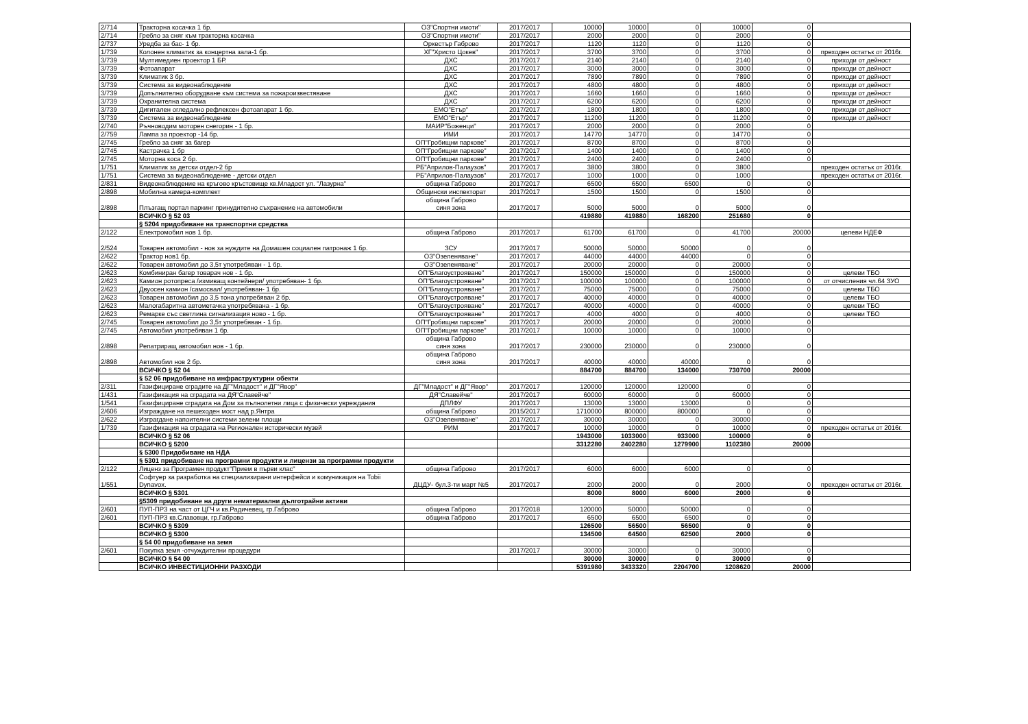| 2/714 | Тракторна косачка 1 бр. | ОЗ"Спортни имоти" | 2017/2017 | 10000 | 10000 | 0 | 10000 | 0 | |
| 2/714 | Гребло за сняг към тракторна косачка | ОЗ"Спортни имоти" | 2017/2017 | 2000 | 2000 | 0 | 2000 | 0 | |
| 2/737 | Уредба за бас- 1 бр. | Оркестър Габрово | 2017/2017 | 1120 | 1120 | 0 | 1120 | 0 | |
| 1/739 | Колонен климатик за концертна зала-1 бр. | ХГ"Христо Цокев" | 2017/2017 | 3700 | 3700 | 0 | 3700 | 0 | преходен остатък от 2016г. |
| 3/739 | Мултимедиен проектор 1 БР. | ДХС | 2017/2017 | 2140 | 2140 | 0 | 2140 | 0 | приходи от дейност |
| 3/739 | Фотоапарат | ДХС | 2017/2017 | 3000 | 3000 | 0 | 3000 | 0 | приходи от дейност |
| 3/739 | Климатик 3 бр. | ДХС | 2017/2017 | 7890 | 7890 | 0 | 7890 | 0 | приходи от дейност |
| 3/739 | Система за видеонаблюдение | ДХС | 2017/2017 | 4800 | 4800 | 0 | 4800 | 0 | приходи от дейност |
| 3/739 | Допълнително оборудване към система за пожароизвестяване | ДХС | 2017/2017 | 1660 | 1660 | 0 | 1660 | 0 | приходи от дейност |
| 3/739 | Охранителна система | ДХС | 2017/2017 | 6200 | 6200 | 0 | 6200 | 0 | приходи от дейност |
| 3/739 | Дигитален огледално рефлексен фотоапарат 1 бр. | ЕМО"Етър" | 2017/2017 | 1800 | 1800 | 0 | 1800 | 0 | приходи от дейност |
| 3/739 | Система за видеонаблюдение | ЕМО"Етър" | 2017/2017 | 11200 | 11200 | 0 | 11200 | 0 | приходи от дейност |
| 2/740 | Ръчноводим моторен снегорин - 1 бр. | МАИР"Боженци" | 2017/2017 | 2000 | 2000 | 0 | 2000 | 0 | |
| 2/759 | Лампа за проектор -14 бр. | ИМИ | 2017/2017 | 14770 | 14770 | 0 | 14770 | 0 | |
| 2/745 | Гребло за сняг за багер | ОП"Гробищни паркове" | 2017/2017 | 8700 | 8700 | 0 | 8700 | 0 | |
| 2/745 | Кастрачка 1 бр | ОП"Гробищни паркове" | 2017/2017 | 1400 | 1400 | 0 | 1400 | 0 | |
| 2/745 | Моторна коса 2 бр. | ОП"Гробищни паркове" | 2017/2017 | 2400 | 2400 | 0 | 2400 | 0 | |
| 1/751 | Климатик за детски отдел-2 бр | РБ"Априлов-Палаузов" | 2017/2017 | 3800 | 3800 | 0 | 3800 | | преходен остатък от 2016г. |
| 1/751 | Система за видеонаблюдение - детски отдел | РБ"Априлов-Палаузов" | 2017/2017 | 1000 | 1000 | 0 | 1000 | | преходен остатък от 2016г. |
| 2/831 | Видеонаблюдение на кръгово кръстовище кв.Младост ул. "Лазурна" | община Габрово | 2017/2017 | 6500 | 6500 | 6500 | 0 | 0 | |
| 2/898 | Мобилна камера-комплект | Общински инспекторат | 2017/2017 | 1500 | 1500 | 0 | 1500 | 0 | |
| 2/898 | Плъзгащ портал паркинг принудително съхранение на автомобили | община Габрово синя зона | 2017/2017 | 5000 | 5000 | 0 | 5000 | 0 | |
| | ВСИЧКО § 52 03 | | | 419880 | 419880 | 168200 | 251680 | 0 | |
| | § 5204 придобиване на транспортни средства | | | | | | | | |
| 2/122 | Електромобил нов 1 бр. | община Габрово | 2017/2017 | 61700 | 61700 | 0 | 41700 | 20000 | целеви НДЕФ |
| 2/524 | Товарен автомобил - нов за нуждите на Домашен социален патронаж 1 бр. | ЗСУ | 2017/2017 | 50000 | 50000 | 50000 | 0 | 0 | |
| 2/622 | Трактор нов1 бр. | ОЗ"Озеленяване" | 2017/2017 | 44000 | 44000 | 44000 | 0 | 0 | |
| 2/622 | Товарен автомобил до 3,5т употребяван - 1 бр. | ОЗ"Озеленяване" | 2017/2017 | 20000 | 20000 | 0 | 20000 | 0 | |
| 2/623 | Комбиниран багер товарач нов - 1 бр. | ОП"Благоустрояване" | 2017/2017 | 150000 | 150000 | 0 | 150000 | 0 | целеви ТБО |
| 2/623 | Камион ротопреса /измиващ контейнери/ употребяван- 1 бр. | ОП"Благоустрояване" | 2017/2017 | 100000 | 100000 | 0 | 100000 | 0 | от отчисления чл.64 ЗУО |
| 2/623 | Двуосен камион /самосвал/ употребяван- 1 бр. | ОП"Благоустрояване" | 2017/2017 | 75000 | 75000 | 0 | 75000 | 0 | целеви ТБО |
| 2/623 | Товарен автомобил до 3,5 тона употребяван 2 бр. | ОП"Благоустрояване" | 2017/2017 | 40000 | 40000 | 0 | 40000 | 0 | целеви ТБО |
| 2/623 | Малогабаритна автометачка употребявана - 1 бр. | ОП"Благоустрояване" | 2017/2017 | 40000 | 40000 | 0 | 40000 | 0 | целеви ТБО |
| 2/623 | Ремарке със светлина сигнализация ново - 1 бр. | ОП"Благоустрояване" | 2017/2017 | 4000 | 4000 | 0 | 4000 | 0 | целеви ТБО |
| 2/745 | Товарен автомобил до 3,5т употребяван - 1 бр. | ОП"Гробищни паркове" | 2017/2017 | 20000 | 20000 | 0 | 20000 | 0 | |
| 2/745 | Автомобил употребяван 1 бр. | ОП"Гробищни паркове" | 2017/2017 | 10000 | 10000 | 0 | 10000 | 0 | |
| 2/898 | Репатриращ автомобил нов - 1 бр. | община Габрово синя зона | 2017/2017 | 230000 | 230000 | 0 | 230000 | 0 | |
| 2/898 | Автомобил нов 2 бр. | община Габрово синя зона | 2017/2017 | 40000 | 40000 | 40000 | 0 | 0 | |
| | ВСИЧКО § 52 04 | | | 884700 | 884700 | 134000 | 730700 | 20000 | |
| | § 52 06 придобиване на инфраструктурни обекти | | | | | | | | |
| 2/311 | Газифициране сградите на ДГ"Младост" и ДГ"Явор" | ДГ"Младост" и ДГ"Явор" | 2017/2017 | 120000 | 120000 | 120000 | 0 | 0 | |
| 1/431 | Газификация на сградата на ДЯ"Славейче" | ДЯ"Славейче" | 2017/2017 | 60000 | 60000 | 0 | 60000 | 0 | |
| 1/541 | Газифициране сградата на Дом за пълнолетни лица с физически увреждания | ДПЛФУ | 2017/2017 | 13000 | 13000 | 13000 | 0 | 0 | |
| 2/606 | Изграждане на пешеходен мост над р.Янтра | община Габрово | 2015/2017 | 1710000 | 800000 | 800000 | 0 | 0 | |
| 2/622 | Изграгдане напоителни системи зелени площи | ОЗ"Озеленяване" | 2017/2017 | 30000 | 30000 | 0 | 30000 | 0 | |
| 1/739 | Газификация на сградата на Регионален исторически музей | РИМ | 2017/2017 | 10000 | 10000 | 0 | 10000 | 0 | преходен остатък от 2016г. |
| | ВСИЧКО § 52 06 | | | 1943000 | 1033000 | 933000 | 100000 | 0 | |
| | ВСИЧКО § 5200 | | | 3312280 | 2402280 | 1279900 | 1102380 | 20000 | |
| | § 5300 Придобиване на НДА | | | | | | | | |
| | § 5301 придобиване на програмни продукти и лицензи за програмни продукти | | | | | | | | |
| 2/122 | Лиценз за Програмен продукт"Прием в първи клас" | община Габрово | 2017/2017 | 6000 | 6000 | 6000 | 0 | 0 | |
| 1/551 | Софтуер за разработка на специализирани интерфейси и комуникация на Tobii Dynavox. | ДЦДУ- бул.3-ти март №5 | 2017/2017 | 2000 | 2000 | 0 | 2000 | 0 | преходен остатък от 2016г. |
| | ВСИЧКО § 5301 | | | 8000 | 8000 | 6000 | 2000 | 0 | |
| | §5309 придобиване на други нематериални дълготрайни активи | | | | | | | | |
| 2/601 | ПУП-ПРЗ на част от ЦГЧ и кв.Радичевец, гр.Габрово | община Габрово | 2017/2018 | 120000 | 50000 | 50000 | 0 | 0 | |
| 2/601 | ПУП-ПРЗ кв.Славовци, гр.Габрово | община Габрово | 2017/2017 | 6500 | 6500 | 6500 | 0 | 0 | |
| | ВСИЧКО § 5309 | | | 126500 | 56500 | 56500 | 0 | 0 | |
| | ВСИЧКО § 5300 | | | 134500 | 64500 | 62500 | 2000 | 0 | |
| | § 54 00 придобиване на земя | | | | | | | | |
| 2/601 | Покупка земя -отчуждителни процедури | | 2017/2017 | 30000 | 30000 | 0 | 30000 | 0 | |
| | ВСИЧКО § 54 00 | | | 30000 | 30000 | 0 | 30000 | 0 | |
| | ВСИЧКО ИНВЕСТИЦИОННИ РАЗХОДИ | | | 5391980 | 3433320 | 2204700 | 1208620 | 20000 | |